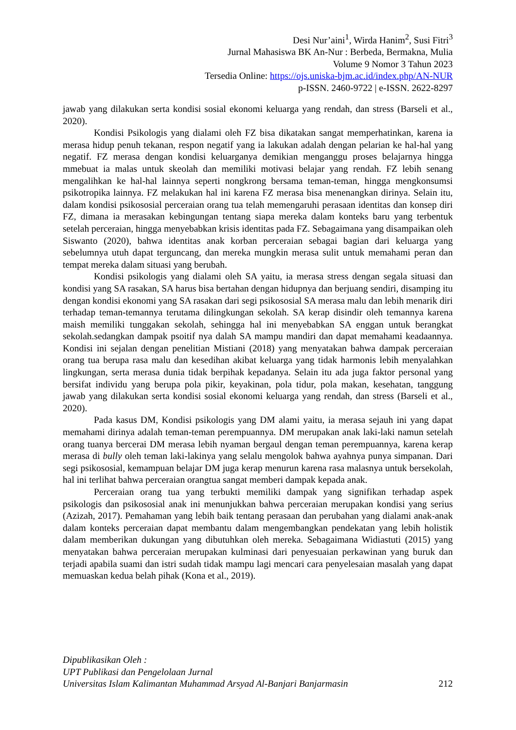Desi Nur’aini<sup>1</sup>, Wirda Hanim<sup>2</sup>, Susi Fitri<sup>3</sup>
Jurnal Mahasiswa BK An-Nur : Berbeda, Bermakna, Mulia
Volume 9 Nomor 3 Tahun 2023
Tersedia Online: https://ojs.uniska-bjm.ac.id/index.php/AN-NUR
p-ISSN. 2460-9722 | e-ISSN. 2622-8297
jawab yang dilakukan serta kondisi sosial ekonomi keluarga yang rendah, dan stress (Barseli et al., 2020).
Kondisi Psikologis yang dialami oleh FZ bisa dikatakan sangat memperhatinkan, karena ia merasa hidup penuh tekanan, respon negatif yang ia lakukan adalah dengan pelarian ke hal-hal yang negatif. FZ merasa dengan kondisi keluarganya demikian menganggu proses belajarnya hingga mmebuat ia malas untuk skeolah dan memiliki motivasi belajar yang rendah. FZ lebih senang mengalihkan ke hal-hal lainnya seperti nongkrong bersama teman-teman, hingga mengkonsumsi psikotropika lainnya. FZ melakukan hal ini karena FZ merasa bisa menenangkan dirinya. Selain itu, dalam kondisi psikososial perceraian orang tua telah memengaruhi perasaan identitas dan konsep diri FZ, dimana ia merasakan kebingungan tentang siapa mereka dalam konteks baru yang terbentuk setelah perceraian, hingga menyebabkan krisis identitas pada FZ. Sebagaimana yang disampaikan oleh Siswanto (2020), bahwa identitas anak korban perceraian sebagai bagian dari keluarga yang sebelumnya utuh dapat terguncang, dan mereka mungkin merasa sulit untuk memahami peran dan tempat mereka dalam situasi yang berubah.
Kondisi psikologis yang dialami oleh SA yaitu, ia merasa stress dengan segala situasi dan kondisi yang SA rasakan, SA harus bisa bertahan dengan hidupnya dan berjuang sendiri, disamping itu dengan kondisi ekonomi yang SA rasakan dari segi psikososial SA merasa malu dan lebih menarik diri terhadap teman-temannya terutama dilingkungan sekolah. SA kerap disindir oleh temannya karena maish memiliki tunggakan sekolah, sehingga hal ini menyebabkan SA enggan untuk berangkat sekolah.sedangkan dampak psoitif nya dalah SA mampu mandiri dan dapat memahami keadaannya. Kondisi ini sejalan dengan penelitian Mistiani (2018) yang menyatakan bahwa dampak perceraian orang tua berupa rasa malu dan kesedihan akibat keluarga yang tidak harmonis lebih menyalahkan lingkungan, serta merasa dunia tidak berpihak kepadanya. Selain itu ada juga faktor personal yang bersifat individu yang berupa pola pikir, keyakinan, pola tidur, pola makan, kesehatan, tanggung jawab yang dilakukan serta kondisi sosial ekonomi keluarga yang rendah, dan stress (Barseli et al., 2020).
Pada kasus DM, Kondisi psikologis yang DM alami yaitu, ia merasa sejauh ini yang dapat memahami dirinya adalah teman-teman perempuannya. DM merupakan anak laki-laki namun setelah orang tuanya bercerai DM merasa lebih nyaman bergaul dengan teman perempuannya, karena kerap merasa di bully oleh teman laki-lakinya yang selalu mengolok bahwa ayahnya punya simpanan. Dari segi psikososial, kemampuan belajar DM juga kerap menurun karena rasa malasnya untuk bersekolah, hal ini terlihat bahwa perceraian orangtua sangat memberi dampak kepada anak.
Perceraian orang tua yang terbukti memiliki dampak yang signifikan terhadap aspek psikologis dan psikososial anak ini menunjukkan bahwa perceraian merupakan kondisi yang serius (Azizah, 2017). Pemahaman yang lebih baik tentang perasaan dan perubahan yang dialami anak-anak dalam konteks perceraian dapat membantu dalam mengembangkan pendekatan yang lebih holistik dalam memberikan dukungan yang dibutuhkan oleh mereka. Sebagaimana Widiastuti (2015) yang menyatakan bahwa perceraian merupakan kulminasi dari penyesuaian perkawinan yang buruk dan terjadi apabila suami dan istri sudah tidak mampu lagi mencari cara penyelesaian masalah yang dapat memuaskan kedua belah pihak (Kona et al., 2019).
Dipublikasikan Oleh :
UPT Publikasi dan Pengelolaan Jurnal
Universitas Islam Kalimantan Muhammad Arsyad Al-Banjari Banjarmasin
212